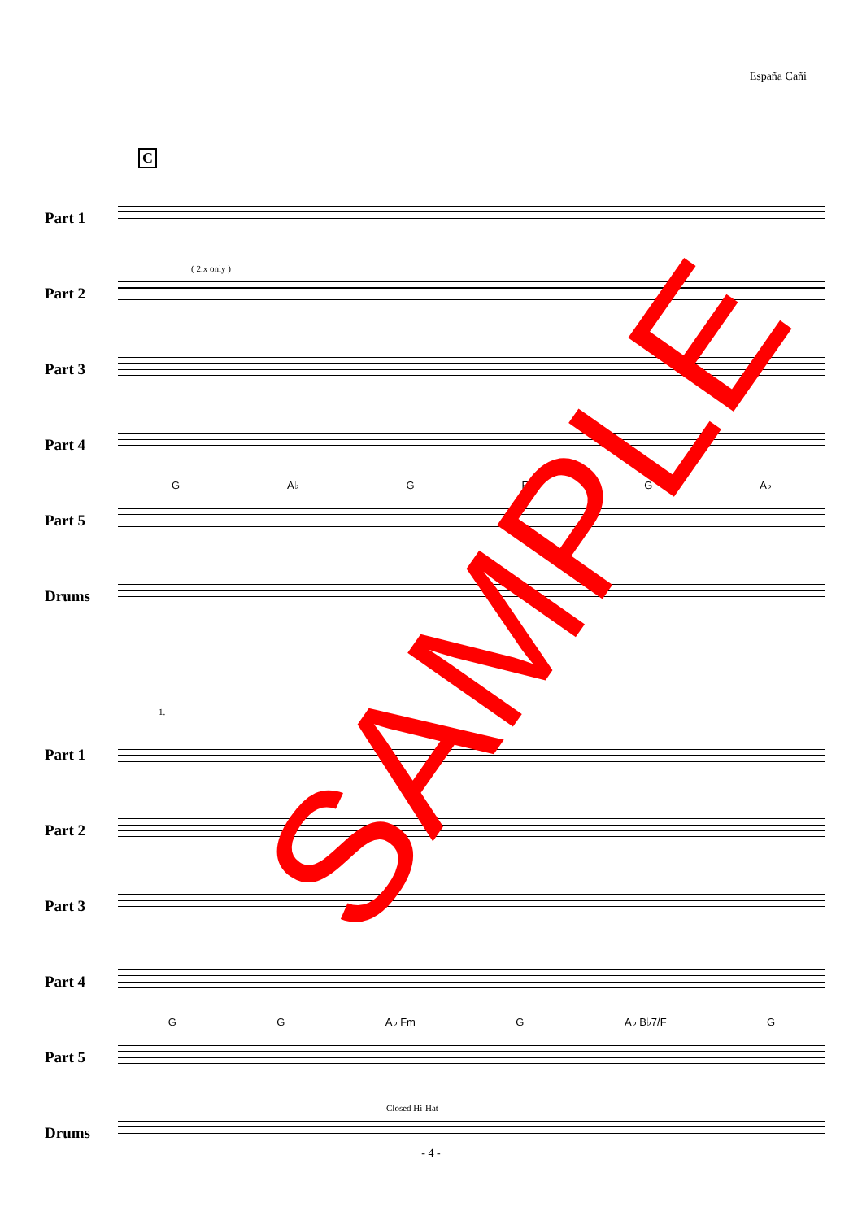España Cañi
C
Part 1
Part 2
( 2.x only )
Part 3
Part 4
Part 5
G A♭ G Fm G A♭
Drums
1.
Part 1
Part 2
Part 3
Part 4
Part 5
G G A♭ Fm G A♭ B♭7/F G
Drums
Closed Hi-Hat
SAMPLE
- 4 -